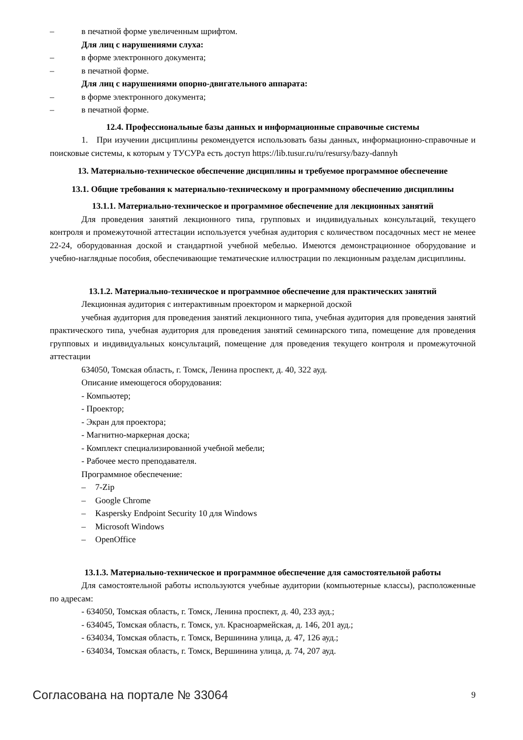– в печатной форме увеличенным шрифтом.
Для лиц с нарушениями слуха:
– в форме электронного документа;
– в печатной форме.
Для лиц с нарушениями опорно-двигательного аппарата:
– в форме электронного документа;
– в печатной форме.
12.4. Профессиональные базы данных и информационные справочные системы
1. При изучении дисциплины рекомендуется использовать базы данных, информационно-справочные и поисковые системы, к которым у ТУСУРа есть доступ https://lib.tusur.ru/ru/resursy/bazy-dannyh
13. Материально-техническое обеспечение дисциплины и требуемое программное обеспечение
13.1. Общие требования к материально-техническому и программному обеспечению дисциплины
13.1.1. Материально-техническое и программное обеспечение для лекционных занятий
Для проведения занятий лекционного типа, групповых и индивидуальных консультаций, текущего контроля и промежуточной аттестации используется учебная аудитория с количеством посадочных мест не менее 22-24, оборудованная доской и стандартной учебной мебелью. Имеются демонстрационное оборудование и учебно-наглядные пособия, обеспечивающие тематические иллюстрации по лекционным разделам дисциплины.
13.1.2. Материально-техническое и программное обеспечение для практических занятий
Лекционная аудитория с интерактивным проектором и маркерной доской
учебная аудитория для проведения занятий лекционного типа, учебная аудитория для проведения занятий практического типа, учебная аудитория для проведения занятий семинарского типа, помещение для проведения групповых и индивидуальных консультаций, помещение для проведения текущего контроля и промежуточной аттестации
634050, Томская область, г. Томск, Ленина проспект, д. 40, 322 ауд.
Описание имеющегося оборудования:
- Компьютер;
- Проектор;
- Экран для проектора;
- Магнитно-маркерная доска;
- Комплект специализированной учебной мебели;
- Рабочее место преподавателя.
Программное обеспечение:
– 7-Zip
– Google Chrome
– Kaspersky Endpoint Security 10 для Windows
– Microsoft Windows
– OpenOffice
13.1.3. Материально-техническое и программное обеспечение для самостоятельной работы
Для самостоятельной работы используются учебные аудитории (компьютерные классы), расположенные по адресам:
- 634050, Томская область, г. Томск, Ленина проспект, д. 40, 233 ауд.;
- 634045, Томская область, г. Томск, ул. Красноармейская, д. 146, 201 ауд.;
- 634034, Томская область, г. Томск, Вершинина улица, д. 47, 126 ауд.;
- 634034, Томская область, г. Томск, Вершинина улица, д. 74, 207 ауд.
Согласована на портале № 33064 9